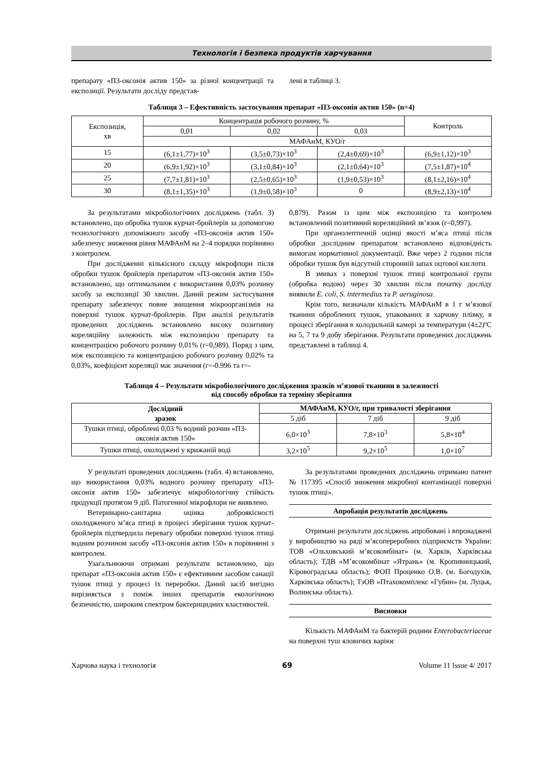Технологія і безпека продуктів харчування
препарату «П3-оксонія актив 150» за різної концентрації та експозиції. Результати досліду представ-
лені в таблиці 3.
Таблиця 3 – Ефективність застосування препарат «П3-оксонія актив 150» (n=4)
| Експозиція, хв | Концентрація робочого розчину, % | | | Контроль |
| | 0,01 | 0,02 | 0,03 | |
| | МАФАнМ, КУО/г | | | |
| 15 | (6,1±1,77)×10<sup>3</sup> | (3,5±0,73)×10<sup>3</sup> | (2,4±0,69)×10<sup>3</sup> | (6,9±1,12)×10<sup>3</sup> |
| 20 | (6,9±1,92)×10<sup>3</sup> | (3,1±0,84)×10<sup>3</sup> | (2,1±0,64)×10<sup>3</sup> | (7,5±1,87)×10<sup>4</sup> |
| 25 | (7,7±1,81)×10<sup>3</sup> | (2,5±0,65)×10<sup>3</sup> | (1,9±0,53)×10<sup>3</sup> | (8,1±2,16)×10<sup>4</sup> |
| 30 | (8,1±1,35)×10<sup>3</sup> | (1,9±0,58)×10<sup>3</sup> | 0 | (8,9±2,13)×10<sup>4</sup> |
За результатами мікробіологічних досліджень (табл. 3) встановлено, що обробка тушок курчат-бройлерів за допомогою технологічного допоміжного засобу «П3-оксонія актив 150» забезпечує зниження рівня МАФАнМ на 2–4 порядки порівняно з контролем.
При дослідженні кількісного складу мікрофлори після обробки тушок бройлерів препаратом «П3-оксонія актив 150» встановлено, що оптимальним є використання 0,03% розчину засобу за експозиції 30 хвилин. Даний режим застосування препарату забезпечує повне знищення мікроорганізмів на поверхні тушок курчат-бройлерів. При аналізі результатів проведених досліджень встановлено високу позитивну кореляційну залежність між експозицією препарату та концентрацією робочого розчину 0,01% (r=0,989). Поряд з цим, між експозицією та концентрацією робочого розчину 0,02% та 0,03%, коефіцієнт кореляції має значення (r=-0.996 та r=-
0,879). Разом із цим між експозицією та контролем встановлений позитивний кореляційний зв’язок (r=0,997).
При органолептичній оцінці якості м’яса птиці після обробки дослідним препаратом встановлено відповідність вимогам нормативної документації. Вже через 2 години після обробки тушок був відсутній сторонній запах оцтової кислоти.
В змивах з поверхні тушок птиці контрольної групи (обробка водою) через 30 хвилин після початку досліду виявили E. coli, S. intermedius та P. aeruginosa.
Крім того, визначали кількість МАФАнМ в 1 г м’язової тканини оброблених тушок, упакованих в харчову плівку, в процесі зберігання в холодильній камері за температури (4±2)ºС на 5, 7 та 9 добу зберігання. Результати проведених досліджень представлені в таблиці 4.
Таблиця 4 – Результати мікробіологічного дослідження зразків м’язової тканини в залежності
від способу обробки та терміну зберігання
| Дослідний зразок | МАФАнМ, КУО/г, при тривалості зберігання | | |
| --- | --- | --- | --- |
| | 5 діб | 7 діб | 9 діб |
| Тушки птиці, оброблені 0,03 % водний розчин «П3-оксонія актив 150» | 6,0×10<sup>3</sup> | 7,8×10<sup>3</sup> | 5,8×10<sup>4</sup> |
| Тушки птиці, охолоджені у крижаній воді | 3,2×10<sup>5</sup> | 9,2×10<sup>5</sup> | 1,0×10<sup>7</sup> |
У результаті проведених досліджень (табл. 4) встановлено, що використання 0,03% водного розчину препарату «П3-оксонія актив 150» забезпечує мікробіологічну стійкість продукції протягом 9 діб. Патогенної мікрофлори не виявлено.
Ветеринарно-санітарна оцінка доброякісності охолодженого м’яса птиці в процесі зберігання тушок курчат-бройлерів підтвердила перевагу обробки поверхні тушок птиці водним розчином засобу «П3-оксонія актив 150» в порівнянні з контролем.
Узагальнюючи отримані результати встановлено, що препарат «П3-оксонія актив 150» є ефективним засобом санації тушок птиці у процесі їх переробки. Даний засіб вигідно вирізняється з поміж інших препаратів екологічною безпечністю, широким спектром бактерицидних властивостей.
За результатами проведених досліджень отримано патент № 117395 «Спосіб зниження мікробної контамінації поверхні тушок птиці».
Апробація результатів досліджень
Отримані результати досліджень апробовані і впроваджені у виробництво на ряді м’ясопереробних підприємств України: ТОВ «Ольховський м’ясокомбінат» (м. Харків, Харківська область); ТДВ «М’ясокомбінат «Ятрань» (м. Кропивницький, Кіровоградська область); ФОП Проценко О.В. (м. Богодухів, Харківська область); ТзОВ «Птахокомплекс «Губин» (м. Луцьк, Волинська область).
Висновки
Кількість МАФАнМ та бактерій родини Enterobacteriaceae на поверхні туш яловичих варіює
Харчова наука і технологія 69 Volume 11 Issue 4/ 2017